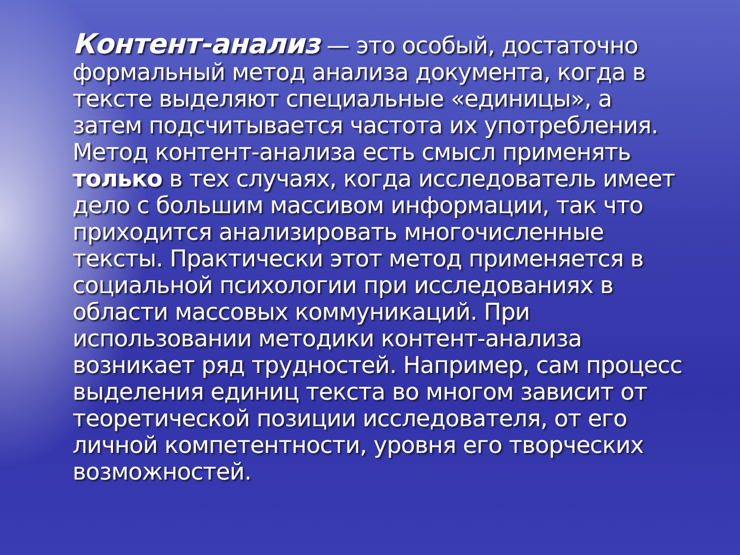Контент-анализ — это особый, достаточно формальный метод анализа документа, когда в тексте выделяют специальные «единицы», а затем подсчитывается частота их употребления. Метод контент-анализа есть смысл применять только в тех случаях, когда исследователь имеет дело с большим массивом информации, так что приходится анализировать многочисленные тексты. Практически этот метод применяется в социальной психологии при исследованиях в области массовых коммуникаций. При использовании методики контент-анализа возникает ряд трудностей. Например, сам процесс выделения единиц текста во многом зависит от теоретической позиции исследователя, от его личной компетентности, уровня его творческих возможностей.